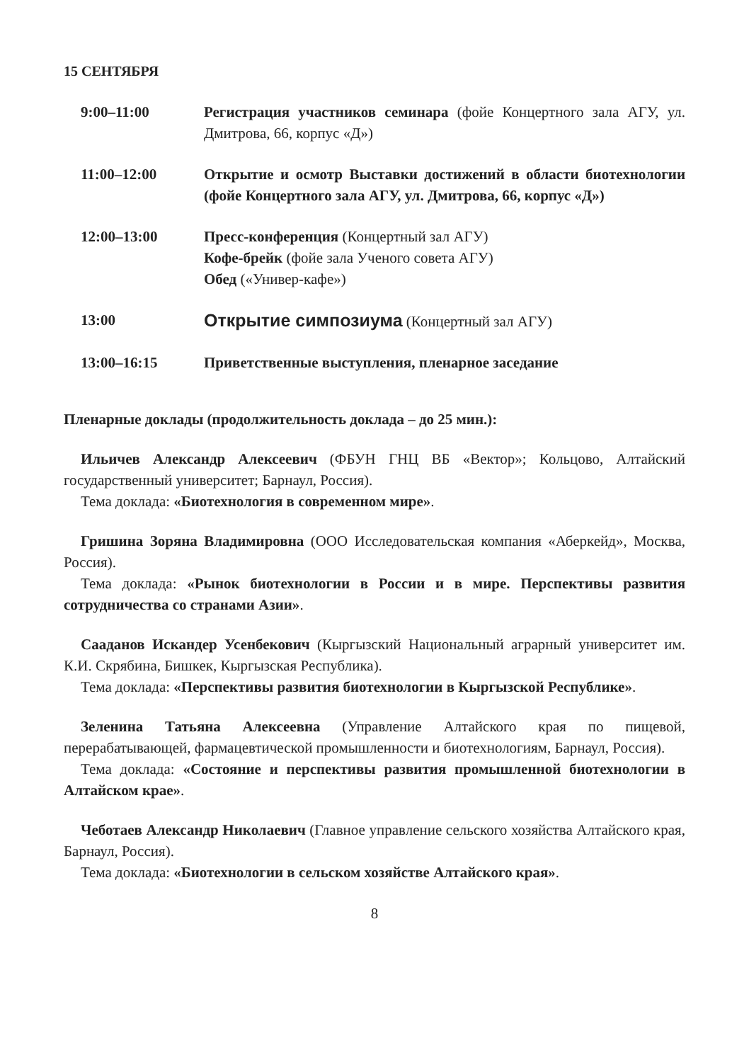15 СЕНТЯБРЯ
9:00–11:00 Регистрация участников семинара (фойе Концертного зала АГУ, ул. Дмитрова, 66, корпус «Д»)
11:00–12:00 Открытие и осмотр Выставки достижений в области биотехнологии (фойе Концертного зала АГУ, ул. Дмитрова, 66, корпус «Д»)
12:00–13:00 Пресс-конференция (Концертный зал АГУ)
Кофе-брейк (фойе зала Ученого совета АГУ)
Обед («Универ-кафе»)
13:00
Открытие симпозиума (Концертный зал АГУ)
13:00–16:15 Приветственные выступления, пленарное заседание
Пленарные доклады (продолжительность доклада – до 25 мин.):
Ильичев Александр Алексеевич (ФБУН ГНЦ ВБ «Вектор»; Кольцово, Алтайский государственный университет; Барнаул, Россия).
Тема доклада: «Биотехнология в современном мире».
Гришина Зоряна Владимировна (ООО Исследовательская компания «Аберкейд», Москва, Россия).
Тема доклада: «Рынок биотехнологии в России и в мире. Перспективы развития сотрудничества со странами Азии».
Сааданов Искандер Усенбекович (Кыргызский Национальный аграрный университет им. К.И. Скрябина, Бишкек, Кыргызская Республика).
Тема доклада: «Перспективы развития биотехнологии в Кыргызской Республике».
Зеленина Татьяна Алексеевна (Управление Алтайского края по пищевой, перерабатывающей, фармацевтической промышленности и биотехнологиям, Барнаул, Россия).
Тема доклада: «Состояние и перспективы развития промышленной биотехнологии в Алтайском крае».
Чеботаев Александр Николаевич (Главное управление сельского хозяйства Алтайского края, Барнаул, Россия).
Тема доклада: «Биотехнологии в сельском хозяйстве Алтайского края».
8